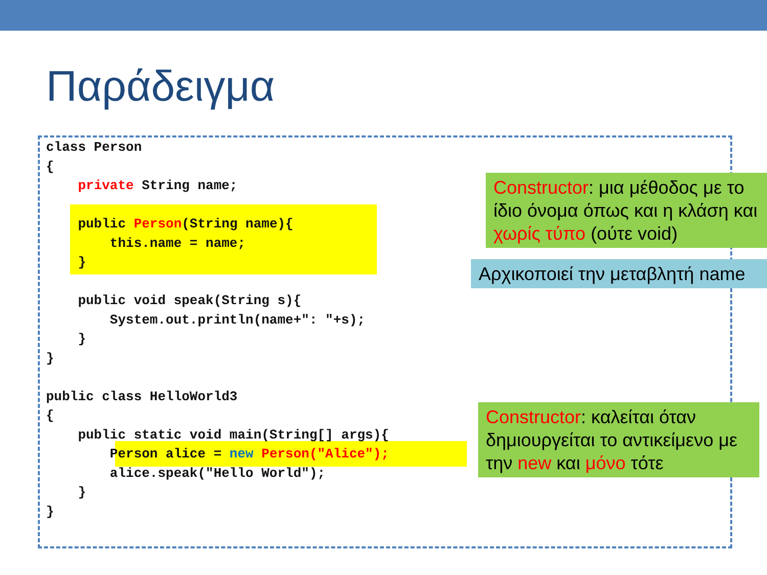Παράδειγμα
class Person
{
    private String name;

    public Person(String name){
        this.name = name;
    }

    public void speak(String s){
        System.out.println(name+": "+s);
    }
}

public class HelloWorld3
{
    public static void main(String[] args){
        Person alice = new Person("Alice");
        alice.speak("Hello World");
    }
}
Constructor: μια μέθοδος με το ίδιο όνομα όπως και η κλάση και χωρίς τύπο (ούτε void)
Αρχικοποιεί την μεταβλητή name
Constructor: καλείται όταν δημιουργείται το αντικείμενο με την new και μόνο τότε